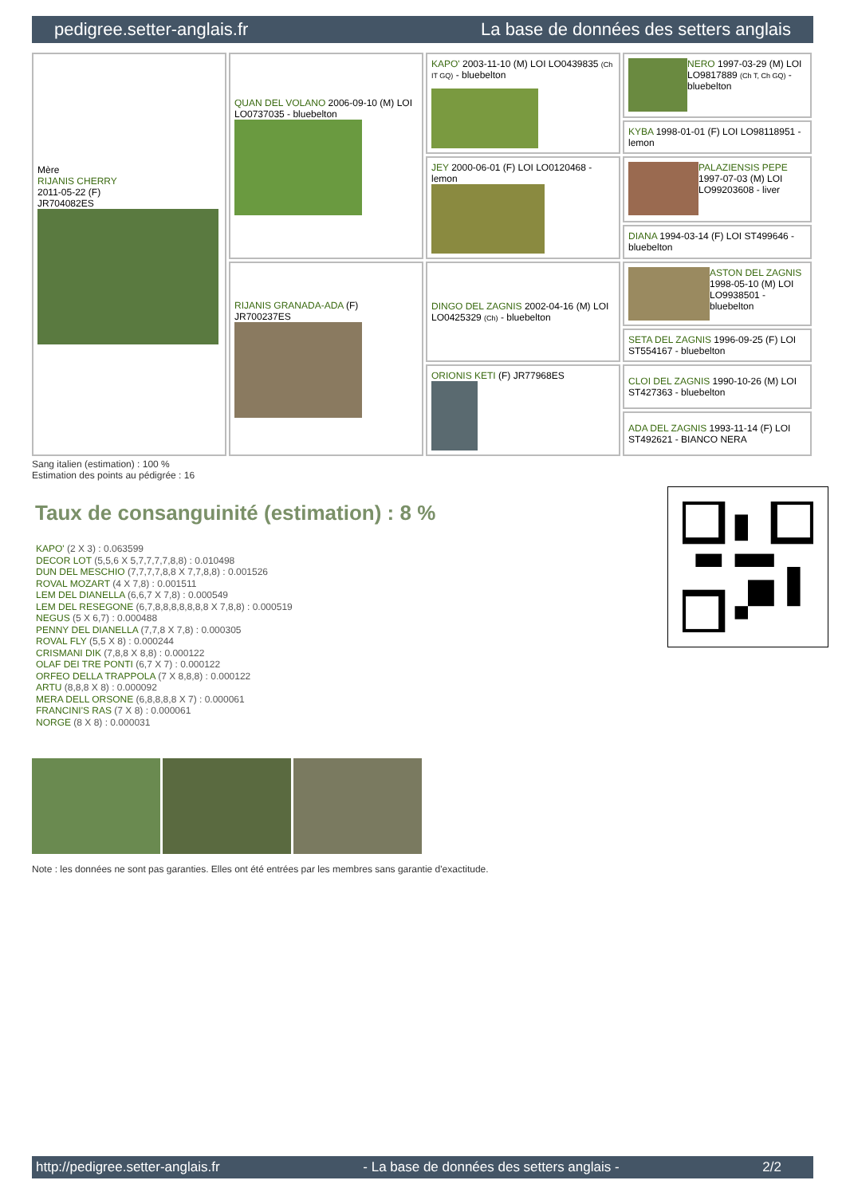pedigree.setter-anglais.fr La base de données des setters anglais
| Mère RIJANIS CHERRY 2011-05-22 (F) JR704082ES | QUAN DEL VOLANO 2006-09-10 (M) LOI LO0737035 - bluebelton | KAPO' 2003-11-10 (M) LOI LO0439835 (Ch IT GQ) - bluebelton | NERO 1997-03-29 (M) LOI LO9817889 (Ch T, Ch GQ) - bluebelton |
| | | | KYBA 1998-01-01 (F) LOI LO98118951 - lemon |
| | | JEY 2000-06-01 (F) LOI LO0120468 - lemon | PALAZIENSIS PEPE 1997-07-03 (M) LOI LO99203608 - liver |
| | | | DIANA 1994-03-14 (F) LOI ST499646 - bluebelton |
| | RIJANIS GRANADA-ADA (F) JR700237ES | DINGO DEL ZAGNIS 2002-04-16 (M) LOI LO0425329 (Ch) - bluebelton | ASTON DEL ZAGNIS 1998-05-10 (M) LOI LO9938501 - bluebelton |
| | | | SETA DEL ZAGNIS 1996-09-25 (F) LOI ST554167 - bluebelton |
| | | ORIONIS KETI (F) JR77968ES | CLOI DEL ZAGNIS 1990-10-26 (M) LOI ST427363 - bluebelton |
| | | | ADA DEL ZAGNIS 1993-11-14 (F) LOI ST492621 - BIANCO NERA |
Sang italien (estimation) : 100 %
Estimation des points au pédigrée : 16
Taux de consanguinité (estimation) : 8 %
KAPO' (2 X 3) : 0.063599
DECOR LOT (5,5,6 X 5,7,7,7,7,8,8) : 0.010498
DUN DEL MESCHIO (7,7,7,7,8,8 X 7,7,8,8) : 0.001526
ROVAL MOZART (4 X 7,8) : 0.001511
LEM DEL DIANELLA (6,6,7 X 7,8) : 0.000549
LEM DEL RESEGONE (6,7,8,8,8,8,8,8,8 X 7,8,8) : 0.000519
NEGUS (5 X 6,7) : 0.000488
PENNY DEL DIANELLA (7,7,8 X 7,8) : 0.000305
ROVAL FLY (5,5 X 8) : 0.000244
CRISMANI DIK (7,8,8 X 8,8) : 0.000122
OLAF DEI TRE PONTI (6,7 X 7) : 0.000122
ORFEO DELLA TRAPPOLA (7 X 8,8,8) : 0.000122
ARTU (8,8,8 X 8) : 0.000092
MERA DELL ORSONE (6,8,8,8,8 X 7) : 0.000061
FRANCINI'S RAS (7 X 8) : 0.000061
NORGE (8 X 8) : 0.000031
Note : les données ne sont pas garanties. Elles ont été entrées par les membres sans garantie d'exactitude.
http://pedigree.setter-anglais.fr - La base de données des setters anglais - 2/2